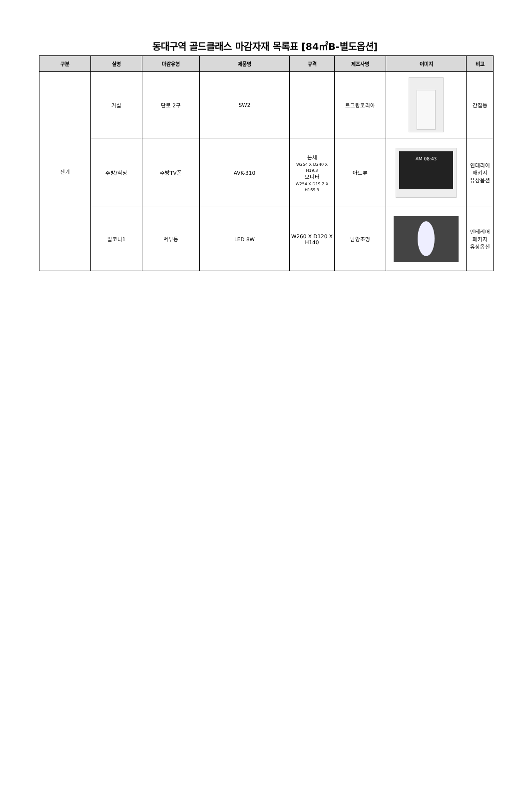동대구역 골드클래스 마감자재 목록표 [84㎡B-별도옵션]
| 구분 | 실명 | 마감유형 | 제품명 | 규격 | 제조사명 | 이미지 | 비고 |
| --- | --- | --- | --- | --- | --- | --- | --- |
| 전기 | 거실 | 단로 2구 | SW2 | | 르그랑코리아 | | 간접등 |
| | 주방/식당 | 주방TV폰 | AVK-310 | 본체 W254 X D240 X H19.3 모니터 W254 X D19.2 X H169.3 | 아트뷰 | AM 08:43 | 인테리어 패키지 유상옵션 |
| | 발코니1 | 벽부등 | LED 8W | W260 X D120 X H140 | 남양조명 | | 인테리어 패키지 유상옵션 |